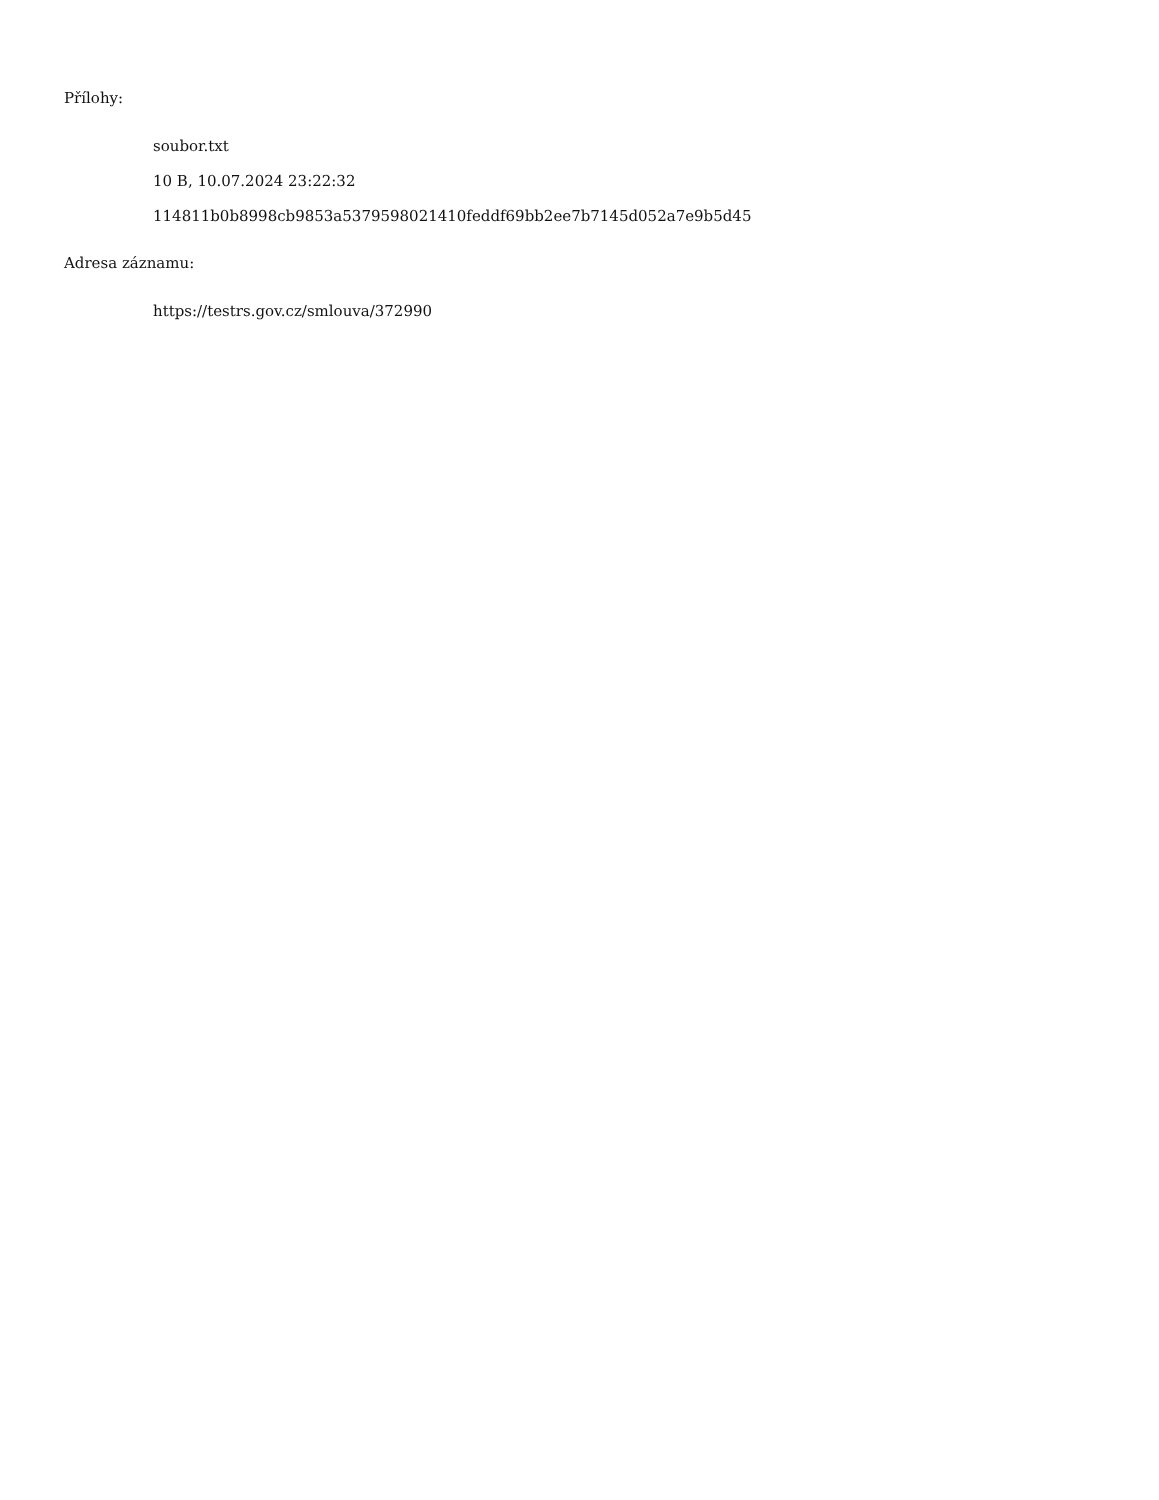Přílohy:
soubor.txt
10 B, 10.07.2024 23:22:32
114811b0b8998cb9853a5379598021410feddf69bb2ee7b7145d052a7e9b5d45
Adresa záznamu:
https://testrs.gov.cz/smlouva/372990